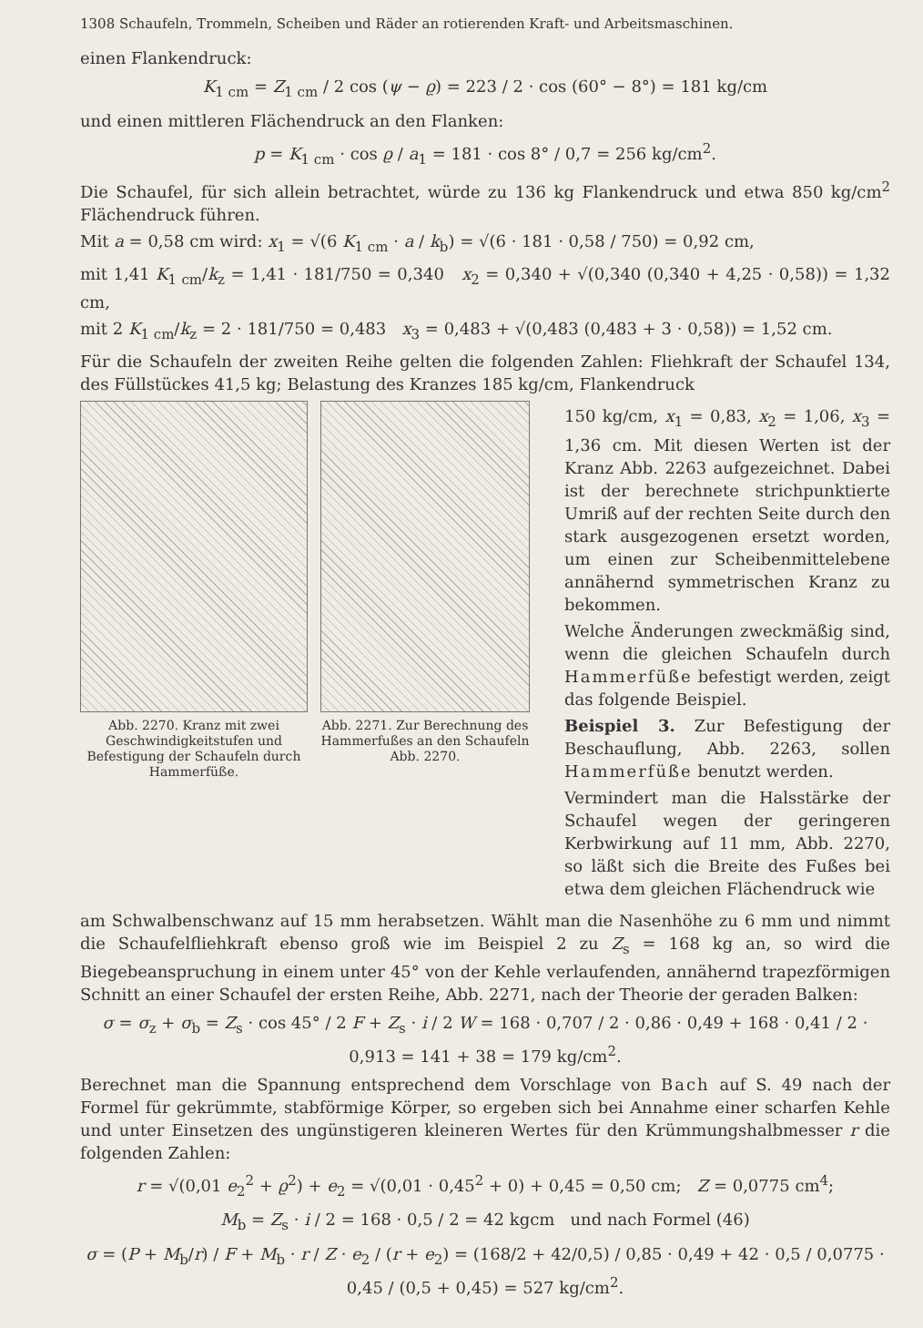1308 Schaufeln, Trommeln, Scheiben und Räder an rotierenden Kraft- und Arbeitsmaschinen.
einen Flankendruck:
K<sub>1 cm</sub> = Z<sub>1 cm</sub> / 2 cos (ψ − ϱ) = 223 / 2 · cos (60° − 8°) = 181 kg/cm
und einen mittleren Flächendruck an den Flanken:
p = K<sub>1 cm</sub> · cos ϱ / a<sub>1</sub> = 181 · cos 8° / 0,7 = 256 kg/cm<sup>2</sup>.
Die Schaufel, für sich allein betrachtet, würde zu 136 kg Flankendruck und etwa 850 kg/cm<sup>2</sup> Flächendruck führen.
Mit a = 0,58 cm wird: x<sub>1</sub> = √(6 K<sub>1 cm</sub> · a / k<sub>b</sub>) = √(6 · 181 · 0,58 / 750) = 0,92 cm,
mit 1,41 K<sub>1 cm</sub>/k<sub>z</sub> = 1,41 · 181/750 = 0,340 x<sub>2</sub> = 0,340 + √(0,340 (0,340 + 4,25 · 0,58)) = 1,32 cm,
mit 2 K<sub>1 cm</sub>/k<sub>z</sub> = 2 · 181/750 = 0,483 x<sub>3</sub> = 0,483 + √(0,483 (0,483 + 3 · 0,58)) = 1,52 cm.
Für die Schaufeln der zweiten Reihe gelten die folgenden Zahlen: Fliehkraft der Schaufel 134, des Füllstückes 41,5 kg; Belastung des Kranzes 185 kg/cm, Flankendruck
Abb. 2270. Kranz mit zwei Geschwindigkeitstufen und Befestigung der Schaufeln durch Hammerfüße.
Abb. 2271. Zur Berechnung des Hammerfußes an den Schaufeln Abb. 2270.
150 kg/cm, x<sub>1</sub> = 0,83, x<sub>2</sub> = 1,06, x<sub>3</sub> = 1,36 cm. Mit diesen Werten ist der Kranz Abb. 2263 aufgezeichnet. Dabei ist der berechnete strichpunktierte Umriß auf der rechten Seite durch den stark ausgezogenen ersetzt worden, um einen zur Scheibenmittelebene annähernd symmetrischen Kranz zu bekommen.
Welche Änderungen zweckmäßig sind, wenn die gleichen Schaufeln durch Hammerfüße befestigt werden, zeigt das folgende Beispiel.
Beispiel 3. Zur Befestigung der Beschauflung, Abb. 2263, sollen Hammerfüße benutzt werden.
Vermindert man die Halsstärke der Schaufel wegen der geringeren Kerbwirkung auf 11 mm, Abb. 2270, so läßt sich die Breite des Fußes bei etwa dem gleichen Flächendruck wie
am Schwalbenschwanz auf 15 mm herabsetzen. Wählt man die Nasenhöhe zu 6 mm und nimmt die Schaufelfliehkraft ebenso groß wie im Beispiel 2 zu Z<sub>s</sub> = 168 kg an, so wird die Biegebeanspruchung in einem unter 45° von der Kehle verlaufenden, annähernd trapezförmigen Schnitt an einer Schaufel der ersten Reihe, Abb. 2271, nach der Theorie der geraden Balken:
σ = σ<sub>z</sub> + σ<sub>b</sub> = Z<sub>s</sub> · cos 45° / 2 F + Z<sub>s</sub> · i / 2 W = 168 · 0,707 / 2 · 0,86 · 0,49 + 168 · 0,41 / 2 · 0,913 = 141 + 38 = 179 kg/cm<sup>2</sup>.
Berechnet man die Spannung entsprechend dem Vorschlage von Bach auf S. 49 nach der Formel für gekrümmte, stabförmige Körper, so ergeben sich bei Annahme einer scharfen Kehle und unter Einsetzen des ungünstigeren kleineren Wertes für den Krümmungshalbmesser r die folgenden Zahlen:
r = √(0,01 e<sub>2</sub><sup>2</sup> + ϱ<sup>2</sup>) + e<sub>2</sub> = √(0,01 · 0,45<sup>2</sup> + 0) + 0,45 = 0,50 cm; Z = 0,0775 cm<sup>4</sup>;
M<sub>b</sub> = Z<sub>s</sub> · i / 2 = 168 · 0,5 / 2 = 42 kgcm und nach Formel (46)
σ = (P + M<sub>b</sub>/r) / F + M<sub>b</sub> · r / Z · e<sub>2</sub> / (r + e<sub>2</sub>) = (168/2 + 42/0,5) / 0,85 · 0,49 + 42 · 0,5 / 0,0775 · 0,45 / (0,5 + 0,45) = 527 kg/cm<sup>2</sup>.